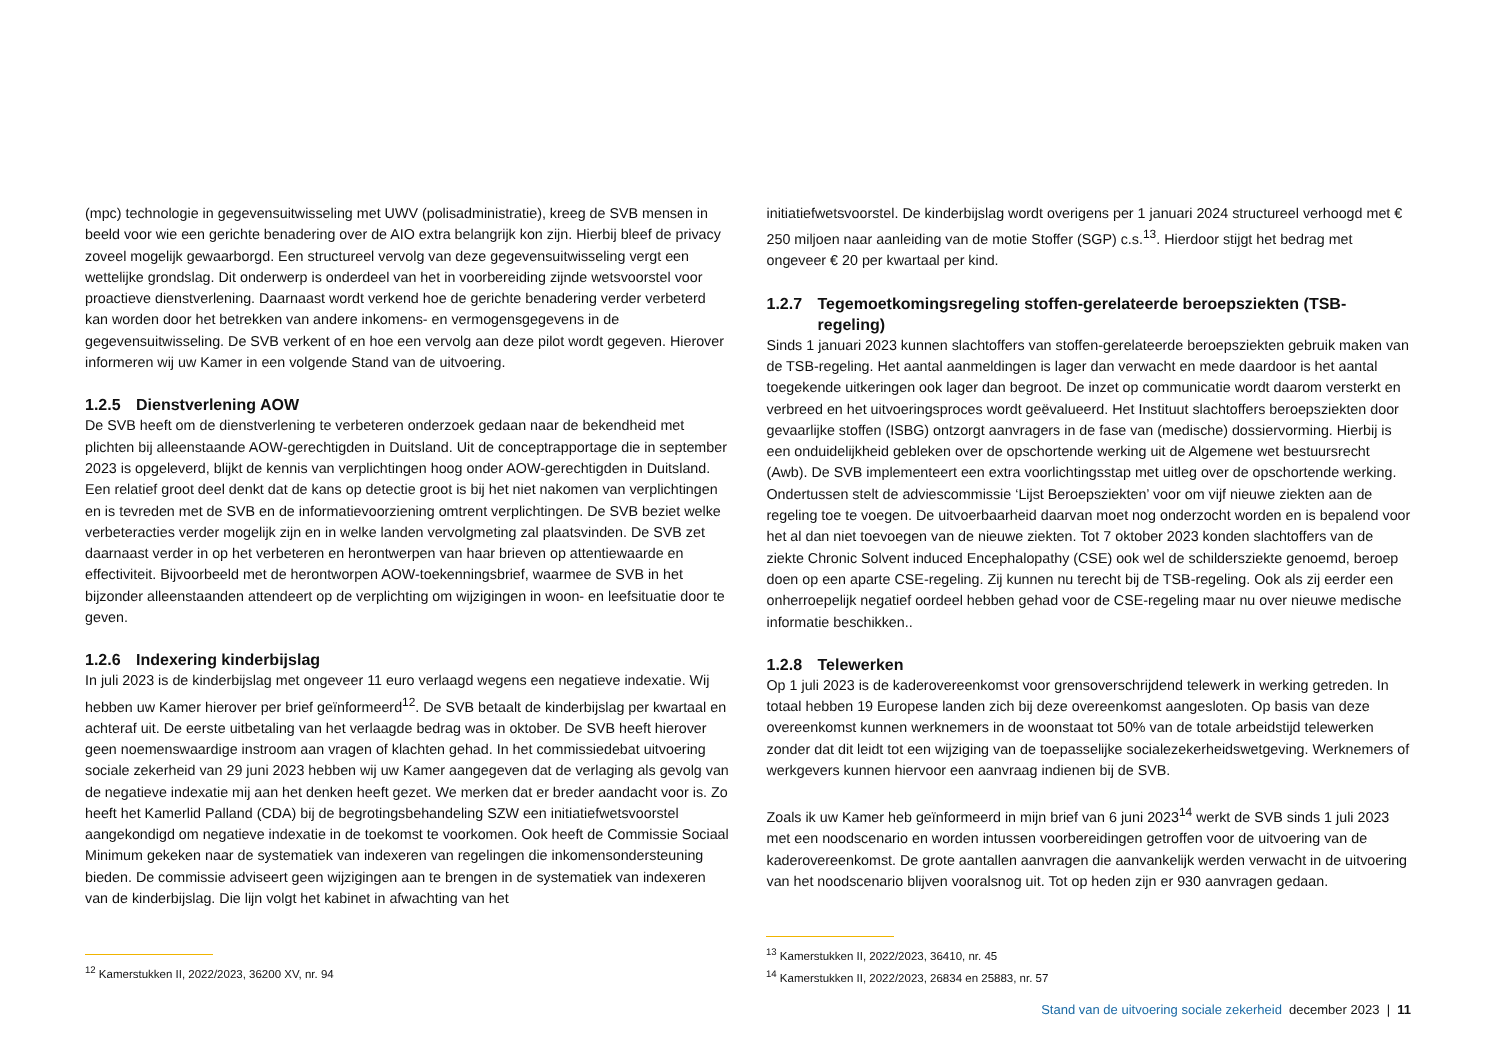(mpc) technologie in gegevensuitwisseling met UWV (polisadministratie), kreeg de SVB mensen in beeld voor wie een gerichte benadering over de AIO extra belangrijk kon zijn. Hierbij bleef de privacy zoveel mogelijk gewaarborgd. Een structureel vervolg van deze gegevensuitwisseling vergt een wettelijke grondslag. Dit onderwerp is onderdeel van het in voorbereiding zijnde wetsvoorstel voor proactieve dienstverlening. Daarnaast wordt verkend hoe de gerichte benadering verder verbeterd kan worden door het betrekken van andere inkomens- en vermogensgegevens in de gegevensuitwisseling. De SVB verkent of en hoe een vervolg aan deze pilot wordt gegeven. Hierover informeren wij uw Kamer in een volgende Stand van de uitvoering.
1.2.5 Dienstverlening AOW
De SVB heeft om de dienstverlening te verbeteren onderzoek gedaan naar de bekendheid met plichten bij alleenstaande AOW-gerechtigden in Duitsland. Uit de conceptrapportage die in september 2023 is opgeleverd, blijkt de kennis van verplichtingen hoog onder AOW-gerechtigden in Duitsland. Een relatief groot deel denkt dat de kans op detectie groot is bij het niet nakomen van verplichtingen en is tevreden met de SVB en de informatievoorziening omtrent verplichtingen. De SVB beziet welke verbeteracties verder mogelijk zijn en in welke landen vervolgmeting zal plaatsvinden. De SVB zet daarnaast verder in op het verbeteren en herontwerpen van haar brieven op attentiewaarde en effectiviteit. Bijvoorbeeld met de herontworpen AOW-toekenningsbrief, waarmee de SVB in het bijzonder alleenstaanden attendeert op de verplichting om wijzigingen in woon- en leefsituatie door te geven.
1.2.6 Indexering kinderbijslag
In juli 2023 is de kinderbijslag met ongeveer 11 euro verlaagd wegens een negatieve indexatie. Wij hebben uw Kamer hierover per brief geïnformeerd<sup>12</sup>. De SVB betaalt de kinderbijslag per kwartaal en achteraf uit. De eerste uitbetaling van het verlaagde bedrag was in oktober. De SVB heeft hierover geen noemenswaardige instroom aan vragen of klachten gehad. In het commissiedebat uitvoering sociale zekerheid van 29 juni 2023 hebben wij uw Kamer aangegeven dat de verlaging als gevolg van de negatieve indexatie mij aan het denken heeft gezet. We merken dat er breder aandacht voor is. Zo heeft het Kamerlid Palland (CDA) bij de begrotingsbehandeling SZW een initiatiefwetsvoorstel aangekondigd om negatieve indexatie in de toekomst te voorkomen. Ook heeft de Commissie Sociaal Minimum gekeken naar de systematiek van indexeren van regelingen die inkomensondersteuning bieden. De commissie adviseert geen wijzigingen aan te brengen in de systematiek van indexeren van de kinderbijslag. Die lijn volgt het kabinet in afwachting van het
initiatiefwetsvoorstel. De kinderbijslag wordt overigens per 1 januari 2024 structureel verhoogd met € 250 miljoen naar aanleiding van de motie Stoffer (SGP) c.s.<sup>13</sup>. Hierdoor stijgt het bedrag met ongeveer € 20 per kwartaal per kind.
1.2.7 Tegemoetkomingsregeling stoffen-gerelateerde beroepsziekten (TSB-regeling)
Sinds 1 januari 2023 kunnen slachtoffers van stoffen-gerelateerde beroepsziekten gebruik maken van de TSB-regeling. Het aantal aanmeldingen is lager dan verwacht en mede daardoor is het aantal toegekende uitkeringen ook lager dan begroot. De inzet op communicatie wordt daarom versterkt en verbreed en het uitvoeringsproces wordt geëvalueerd. Het Instituut slachtoffers beroepsziekten door gevaarlijke stoffen (ISBG) ontzorgt aanvragers in de fase van (medische) dossiervorming. Hierbij is een onduidelijkheid gebleken over de opschortende werking uit de Algemene wet bestuursrecht (Awb). De SVB implementeert een extra voorlichtingsstap met uitleg over de opschortende werking. Ondertussen stelt de adviescommissie ‘Lijst Beroepsziekten’ voor om vijf nieuwe ziekten aan de regeling toe te voegen. De uitvoerbaarheid daarvan moet nog onderzocht worden en is bepalend voor het al dan niet toevoegen van de nieuwe ziekten. Tot 7 oktober 2023 konden slachtoffers van de ziekte Chronic Solvent induced Encephalopathy (CSE) ook wel de schildersziekte genoemd, beroep doen op een aparte CSE-regeling. Zij kunnen nu terecht bij de TSB-regeling. Ook als zij eerder een onherroepelijk negatief oordeel hebben gehad voor de CSE-regeling maar nu over nieuwe medische informatie beschikken..
1.2.8 Telewerken
Op 1 juli 2023 is de kaderovereenkomst voor grensoverschrijdend telewerk in werking getreden. In totaal hebben 19 Europese landen zich bij deze overeenkomst aangesloten. Op basis van deze overeenkomst kunnen werknemers in de woonstaat tot 50% van de totale arbeidstijd telewerken zonder dat dit leidt tot een wijziging van de toepasselijke socialezekerheidswetgeving. Werknemers of werkgevers kunnen hiervoor een aanvraag indienen bij de SVB.
Zoals ik uw Kamer heb geïnformeerd in mijn brief van 6 juni 2023<sup>14</sup> werkt de SVB sinds 1 juli 2023 met een noodscenario en worden intussen voorbereidingen getroffen voor de uitvoering van de kaderovereenkomst. De grote aantallen aanvragen die aanvankelijk werden verwacht in de uitvoering van het noodscenario blijven vooralsnog uit. Tot op heden zijn er 930 aanvragen gedaan.
<sup>12</sup> Kamerstukken II, 2022/2023, 36200 XV, nr. 94
<sup>13</sup> Kamerstukken II, 2022/2023, 36410, nr. 45
<sup>14</sup> Kamerstukken II, 2022/2023, 26834 en 25883, nr. 57
Stand van de uitvoering sociale zekerheid december 2023 | 11